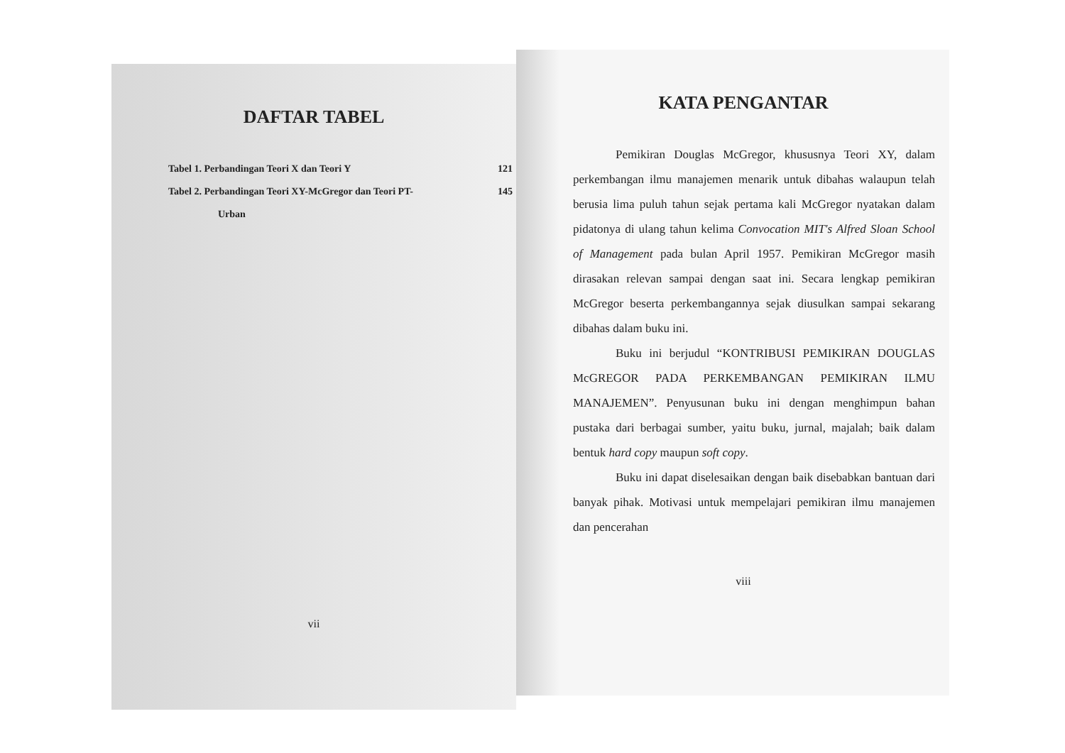DAFTAR TABEL
Tabel 1. Perbandingan Teori X dan Teori Y 121
Tabel 2. Perbandingan Teori XY-McGregor dan Teori PT- 145
Urban
vii
KATA PENGANTAR
Pemikiran Douglas McGregor, khususnya Teori XY, dalam perkembangan ilmu manajemen menarik untuk dibahas walaupun telah berusia lima puluh tahun sejak pertama kali McGregor nyatakan dalam pidatonya di ulang tahun kelima Convocation MIT's Alfred Sloan School of Management pada bulan April 1957. Pemikiran McGregor masih dirasakan relevan sampai dengan saat ini. Secara lengkap pemikiran McGregor beserta perkembangannya sejak diusulkan sampai sekarang dibahas dalam buku ini.
Buku ini berjudul “KONTRIBUSI PEMIKIRAN DOUGLAS McGREGOR PADA PERKEMBANGAN PEMIKIRAN ILMU MANAJEMEN”. Penyusunan buku ini dengan menghimpun bahan pustaka dari berbagai sumber, yaitu buku, jurnal, majalah; baik dalam bentuk hard copy maupun soft copy.
Buku ini dapat diselesaikan dengan baik disebabkan bantuan dari banyak pihak. Motivasi untuk mempelajari pemikiran ilmu manajemen dan pencerahan
viii